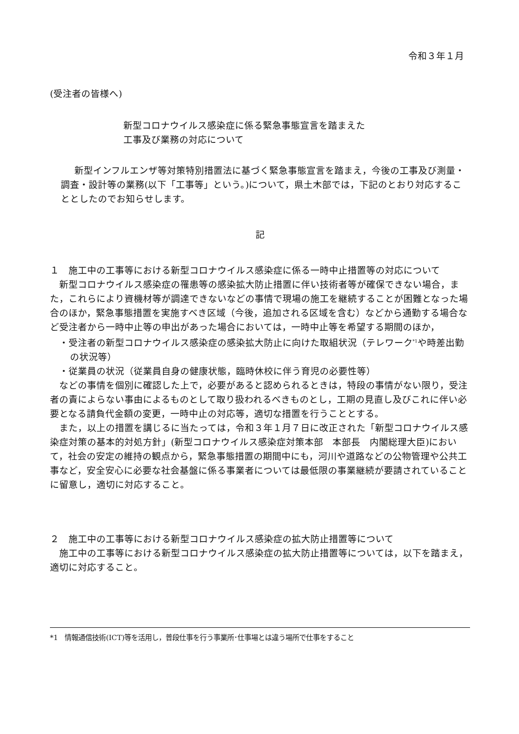令和３年１月
(受注者の皆様へ)
新型コロナウイルス感染症に係る緊急事態宣言を踏まえた
工事及び業務の対応について
新型インフルエンザ等対策特別措置法に基づく緊急事態宣言を踏まえ，今後の工事及び測量・調査・設計等の業務(以下「工事等」という。)について，県土木部では，下記のとおり対応することとしたのでお知らせします。
記
１　施工中の工事等における新型コロナウイルス感染症に係る一時中止措置等の対応について
新型コロナウイルス感染症の罹患等の感染拡大防止措置に伴い技術者等が確保できない場合，また，これらにより資機材等が調達できないなどの事情で現場の施工を継続することが困難となった場合のほか，緊急事態措置を実施すべき区域（今後，追加される区域を含む）などから通勤する場合など受注者から一時中止等の申出があった場合においては，一時中止等を希望する期間のほか，
・受注者の新型コロナウイルス感染症の感染拡大防止に向けた取組状況（テレワーク<sup>*1</sup>や時差出勤の状況等）
・従業員の状況（従業員自身の健康状態，臨時休校に伴う育児の必要性等）
などの事情を個別に確認した上で，必要があると認められるときは，特段の事情がない限り，受注者の責によらない事由によるものとして取り扱われるべきものとし，工期の見直し及びこれに伴い必要となる請負代金額の変更，一時中止の対応等，適切な措置を行うこととする。
また，以上の措置を講じるに当たっては，令和３年１月７日に改正された「新型コロナウイルス感染症対策の基本的対処方針」(新型コロナウイルス感染症対策本部　本部長　内閣総理大臣)において，社会の安定の維持の観点から，緊急事態措置の期間中にも，河川や道路などの公物管理や公共工事など，安全安心に必要な社会基盤に係る事業者については最低限の事業継続が要請されていることに留意し，適切に対応すること。
２　施工中の工事等における新型コロナウイルス感染症の拡大防止措置等について
施工中の工事等における新型コロナウイルス感染症の拡大防止措置等については，以下を踏まえ，適切に対応すること。
*1　情報通信技術(ICT)等を活用し，普段仕事を行う事業所･仕事場とは違う場所で仕事をすること